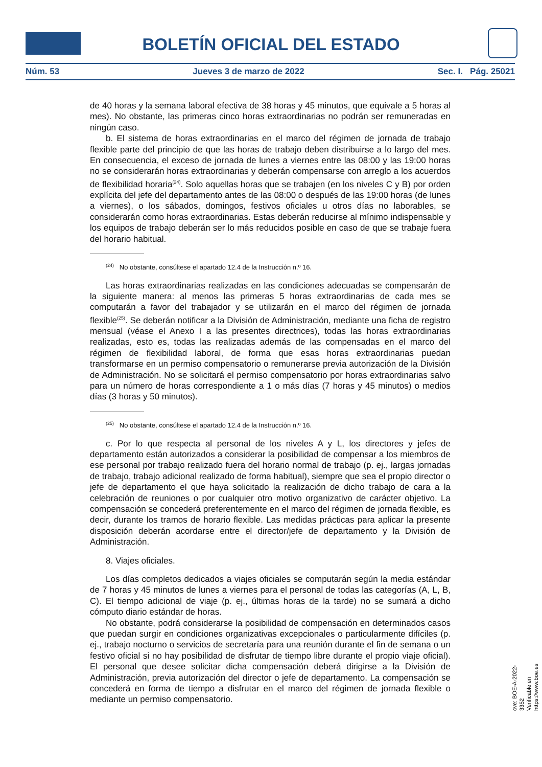BOLETÍN OFICIAL DEL ESTADO
Núm. 53 Jueves 3 de marzo de 2022 Sec. I. Pág. 25021
de 40 horas y la semana laboral efectiva de 38 horas y 45 minutos, que equivale a 5 horas al mes). No obstante, las primeras cinco horas extraordinarias no podrán ser remuneradas en ningún caso.
b. El sistema de horas extraordinarias en el marco del régimen de jornada de trabajo flexible parte del principio de que las horas de trabajo deben distribuirse a lo largo del mes. En consecuencia, el exceso de jornada de lunes a viernes entre las 08:00 y las 19:00 horas no se considerarán horas extraordinarias y deberán compensarse con arreglo a los acuerdos de flexibilidad horaria<sup>(24)</sup>. Solo aquellas horas que se trabajen (en los niveles C y B) por orden explícita del jefe del departamento antes de las 08:00 o después de las 19:00 horas (de lunes a viernes), o los sábados, domingos, festivos oficiales u otros días no laborables, se considerarán como horas extraordinarias. Estas deberán reducirse al mínimo indispensable y los equipos de trabajo deberán ser lo más reducidos posible en caso de que se trabaje fuera del horario habitual.
<sup>(24)</sup> No obstante, consúltese el apartado 12.4 de la Instrucción n.º 16.
Las horas extraordinarias realizadas en las condiciones adecuadas se compensarán de la siguiente manera: al menos las primeras 5 horas extraordinarias de cada mes se computarán a favor del trabajador y se utilizarán en el marco del régimen de jornada flexible<sup>(25)</sup>. Se deberán notificar a la División de Administración, mediante una ficha de registro mensual (véase el Anexo I a las presentes directrices), todas las horas extraordinarias realizadas, esto es, todas las realizadas además de las compensadas en el marco del régimen de flexibilidad laboral, de forma que esas horas extraordinarias puedan transformarse en un permiso compensatorio o remunerarse previa autorización de la División de Administración. No se solicitará el permiso compensatorio por horas extraordinarias salvo para un número de horas correspondiente a 1 o más días (7 horas y 45 minutos) o medios días (3 horas y 50 minutos).
<sup>(25)</sup> No obstante, consúltese el apartado 12.4 de la Instrucción n.º 16.
c. Por lo que respecta al personal de los niveles A y L, los directores y jefes de departamento están autorizados a considerar la posibilidad de compensar a los miembros de ese personal por trabajo realizado fuera del horario normal de trabajo (p. ej., largas jornadas de trabajo, trabajo adicional realizado de forma habitual), siempre que sea el propio director o jefe de departamento el que haya solicitado la realización de dicho trabajo de cara a la celebración de reuniones o por cualquier otro motivo organizativo de carácter objetivo. La compensación se concederá preferentemente en el marco del régimen de jornada flexible, es decir, durante los tramos de horario flexible. Las medidas prácticas para aplicar la presente disposición deberán acordarse entre el director/jefe de departamento y la División de Administración.
8. Viajes oficiales.
Los días completos dedicados a viajes oficiales se computarán según la media estándar de 7 horas y 45 minutos de lunes a viernes para el personal de todas las categorías (A, L, B, C). El tiempo adicional de viaje (p. ej., últimas horas de la tarde) no se sumará a dicho cómputo diario estándar de horas.
No obstante, podrá considerarse la posibilidad de compensación en determinados casos que puedan surgir en condiciones organizativas excepcionales o particularmente difíciles (p. ej., trabajo nocturno o servicios de secretaría para una reunión durante el fin de semana o un festivo oficial si no hay posibilidad de disfrutar de tiempo libre durante el propio viaje oficial). El personal que desee solicitar dicha compensación deberá dirigirse a la División de Administración, previa autorización del director o jefe de departamento. La compensación se concederá en forma de tiempo a disfrutar en el marco del régimen de jornada flexible o mediante un permiso compensatorio.
cve: BOE-A-2022-3352
Verificable en https://www.boe.es